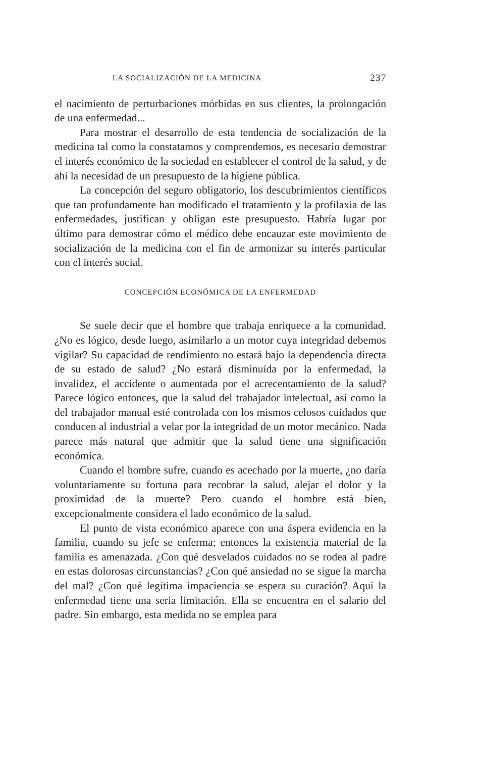LA SOCIALIZACIÓN DE LA MEDICINA 237
el nacimiento de perturbaciones mórbidas en sus clientes, la prolongación de una enfermedad...
Para mostrar el desarrollo de esta tendencia de socialización de la medicina tal como la constatamos y comprendemos, es necesario demostrar el interés económico de la sociedad en establecer el control de la salud, y de ahí la necesidad de un presupuesto de la higiene pública.
La concepción del seguro obligatorio, los descubrimientos científicos que tan profundamente han modificado el tratamiento y la profilaxia de las enfermedades, justifican y obligan este presupuesto. Habría lugar por último para demostrar cómo el médico debe encauzar este movimiento de socialización de la medicina con el fin de armonizar su interés particular con el interés social.
CONCEPCIÓN ECONÓMICA DE LA ENFERMEDAD
Se suele decir que el hombre que trabaja enriquece a la comunidad. ¿No es lógico, desde luego, asimilarlo a un motor cuya integridad debemos vigilar? Su capacidad de rendimiento no estará bajo la dependencia directa de su estado de salud? ¿No estará disminuída por la enfermedad, la invalidez, el accidente o aumentada por el acrecentamiento de la salud? Parece lógico entonces, que la salud del trabajador intelectual, así como la del trabajador manual esté controlada con los mismos celosos cuidados que conducen al industrial a velar por la integridad de un motor mecánico. Nada parece más natural que admitir que la salud tiene una significación económica.
Cuando el hombre sufre, cuando es acechado por la muerte, ¿no daría voluntariamente su fortuna para recobrar la salud, alejar el dolor y la proximidad de la muerte? Pero cuando el hombre está bien, excepcionalmente considera el lado económico de la salud.
El punto de vista económico aparece con una áspera evidencia en la familia, cuando su jefe se enferma; entonces la existencia material de la familia es amenazada. ¿Con qué desvelados cuidados no se rodea al padre en estas dolorosas circunstancias? ¿Con qué ansiedad no se sigue la marcha del mal? ¿Con qué legítima impaciencia se espera su curación? Aquí la enfermedad tiene una seria limitación. Ella se encuentra en el salario del padre. Sin embargo, esta medida no se emplea para